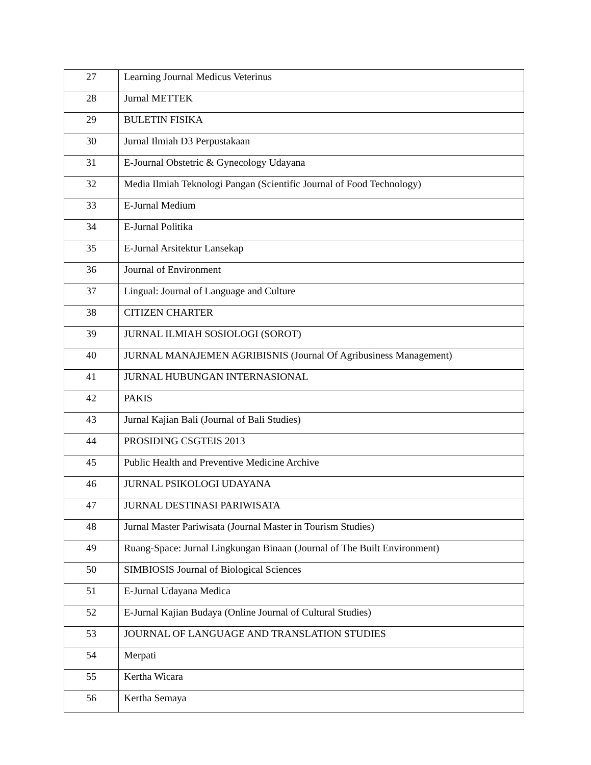| 27 | Learning Journal Medicus Veterinus |
| 28 | Jurnal METTEK |
| 29 | BULETIN FISIKA |
| 30 | Jurnal Ilmiah D3 Perpustakaan |
| 31 | E-Journal Obstetric & Gynecology Udayana |
| 32 | Media Ilmiah Teknologi Pangan (Scientific Journal of Food Technology) |
| 33 | E-Jurnal Medium |
| 34 | E-Jurnal Politika |
| 35 | E-Jurnal Arsitektur Lansekap |
| 36 | Journal of Environment |
| 37 | Lingual: Journal of Language and Culture |
| 38 | CITIZEN CHARTER |
| 39 | JURNAL ILMIAH SOSIOLOGI (SOROT) |
| 40 | JURNAL MANAJEMEN AGRIBISNIS (Journal Of Agribusiness Management) |
| 41 | JURNAL HUBUNGAN INTERNASIONAL |
| 42 | PAKIS |
| 43 | Jurnal Kajian Bali (Journal of Bali Studies) |
| 44 | PROSIDING CSGTEIS 2013 |
| 45 | Public Health and Preventive Medicine Archive |
| 46 | JURNAL PSIKOLOGI UDAYANA |
| 47 | JURNAL DESTINASI PARIWISATA |
| 48 | Jurnal Master Pariwisata (Journal Master in Tourism Studies) |
| 49 | Ruang-Space: Jurnal Lingkungan Binaan (Journal of The Built Environment) |
| 50 | SIMBIOSIS Journal of Biological Sciences |
| 51 | E-Jurnal Udayana Medica |
| 52 | E-Jurnal Kajian Budaya (Online Journal of Cultural Studies) |
| 53 | JOURNAL OF LANGUAGE AND TRANSLATION STUDIES |
| 54 | Merpati |
| 55 | Kertha Wicara |
| 56 | Kertha Semaya |